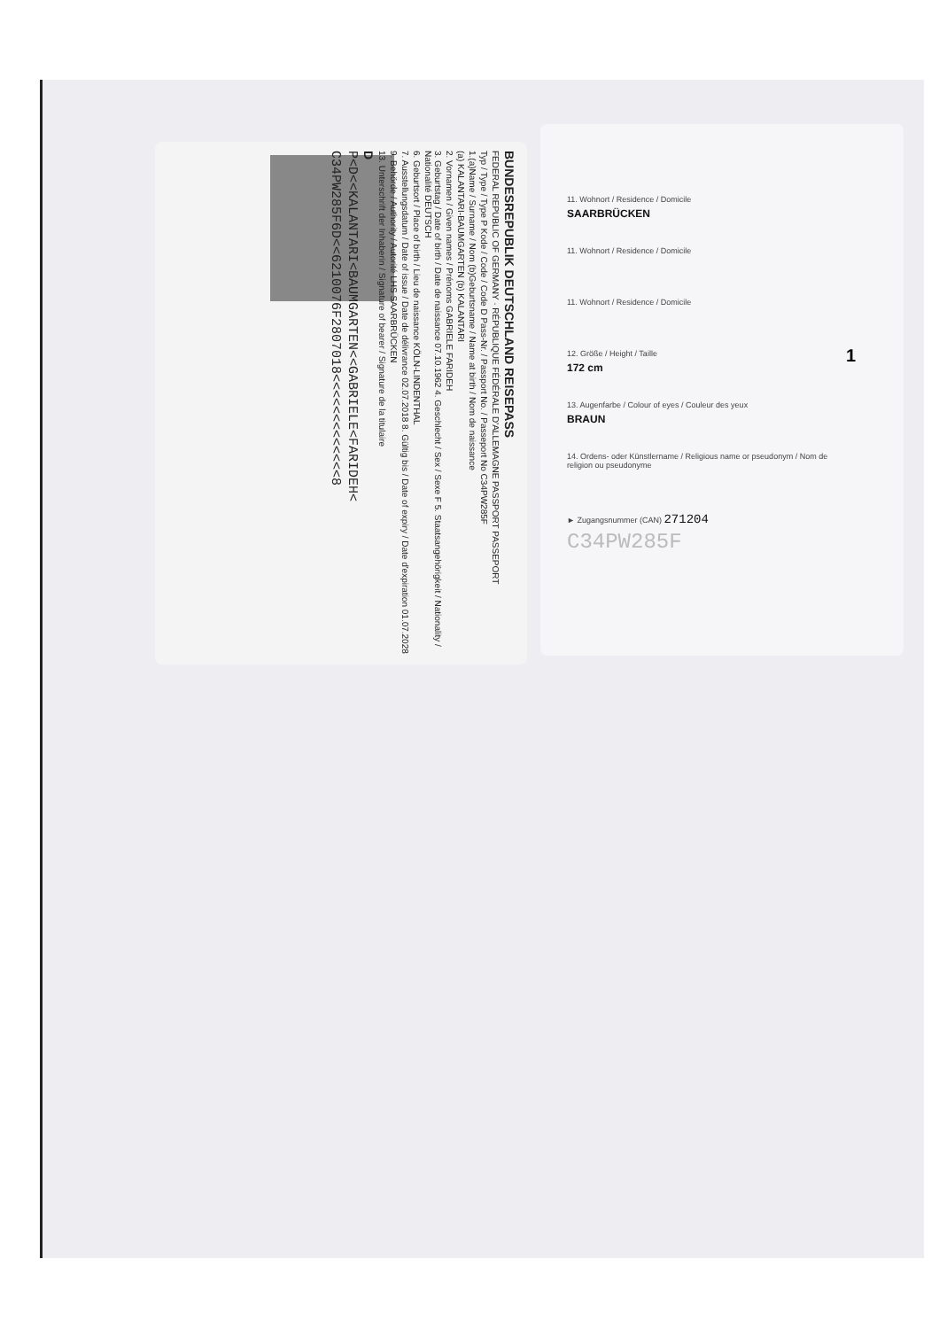BUNDESREPUBLIK DEUTSCHLAND REISEPASS
FEDERAL REPUBLIC OF GERMANY · RÉPUBLIQUE FÉDÉRALE D'ALLEMAGNE PASSPORT PASSEPORT
Typ / Type / Type P Kode / Code / Code D Pass-Nr. / Passport No. / Passeport No C34PW285F
1.(a)Name / Surname / Nom (b)Geburtsname / Name at birth / Nom de naissance
(a) KALANTARI-BAUMGARTEN (b) KALANTARI
2. Vornamen / Given names / Prénoms GABRIELE FARIDEH
3. Geburtstag / Date of birth / Date de naissance 07.10.1962 4. Geschlecht / Sex / Sexe F 5. Staatsangehörigkeit / Nationality / Nationalité DEUTSCH
6. Geburtsort / Place of birth / Lieu de naissance KÖLN-LINDENTHAL
7. Ausstellungsdatum / Date of issue / Date de délivrance 02.07.2018 8. Gültig bis / Date of expiry / Date d'expiration 01.07.2028
9. Behörde / Authority / Autorité LHS SAARBRÜCKEN
13. Unterschrift der Inhaberin / Signature of bearer / Signature de la titulaire
D
P<D<<KALANTARI<BAUMGARTEN<<GABRIELE<FARIDEH<
C34PW285F6D<<6210076F2807018<<<<<<<<<<<<<8
11. Wohnort / Residence / Domicile
SAARBRÜCKEN
11. Wohnort / Residence / Domicile
11. Wohnort / Residence / Domicile
12. Größe / Height / Taille
172 cm
13. Augenfarbe / Colour of eyes / Couleur des yeux
BRAUN
14. Ordens- oder Künstlername / Religious name or pseudonym / Nom de religion ou pseudonyme
► Zugangsnummer (CAN) 271204
C34PW285F
1